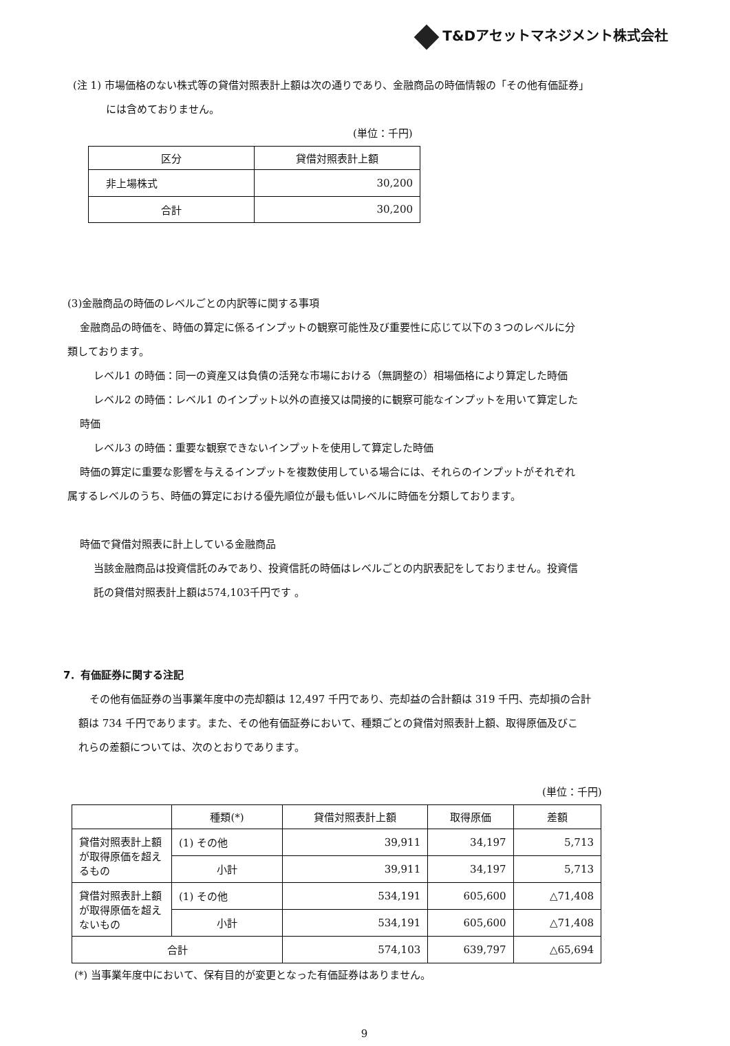T&Dアセットマネジメント株式会社
(注 1) 市場価格のない株式等の貸借対照表計上額は次の通りであり、金融商品の時価情報の「その他有価証券」
には含めておりません。
(単位：千円)
| 区分 | 貸借対照表計上額 |
| --- | --- |
| 非上場株式 | 30,200 |
| 合計 | 30,200 |
(3)金融商品の時価のレベルごとの内訳等に関する事項
金融商品の時価を、時価の算定に係るインプットの観察可能性及び重要性に応じて以下の３つのレベルに分
類しております。
レベル1 の時価：同一の資産又は負債の活発な市場における（無調整の）相場価格により算定した時価
レベル2 の時価：レベル1 のインプット以外の直接又は間接的に観察可能なインプットを用いて算定した
時価
レベル3 の時価：重要な観察できないインプットを使用して算定した時価
時価の算定に重要な影響を与えるインプットを複数使用している場合には、それらのインプットがそれぞれ
属するレベルのうち、時価の算定における優先順位が最も低いレベルに時価を分類しております。
時価で貸借対照表に計上している金融商品
当該金融商品は投資信託のみであり、投資信託の時価はレベルごとの内訳表記をしておりません。投資信
託の貸借対照表計上額は574,103千円です 。
7．有価証券に関する注記
その他有価証券の当事業年度中の売却額は 12,497 千円であり、売却益の合計額は 319 千円、売却損の合計
額は 734 千円であります。また、その他有価証券において、種類ごとの貸借対照表計上額、取得原価及びこ
れらの差額については、次のとおりであります。
(単位：千円)
| | 種類(*) | 貸借対照表計上額 | 取得原価 | 差額 |
| --- | --- | --- | --- | --- |
| 貸借対照表計上額が取得原価を超えるもの | (1) その他 | 39,911 | 34,197 | 5,713 |
| | 小計 | 39,911 | 34,197 | 5,713 |
| 貸借対照表計上額が取得原価を超えないもの | (1) その他 | 534,191 | 605,600 | △71,408 |
| | 小計 | 534,191 | 605,600 | △71,408 |
| 合計 | | 574,103 | 639,797 | △65,694 |
(*) 当事業年度中において、保有目的が変更となった有価証券はありません。
9